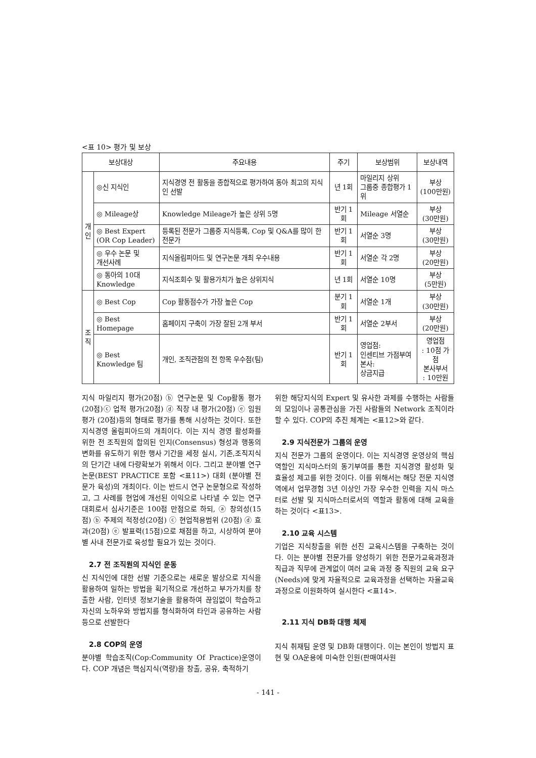<표 10> 평가 및 보상
| 보상대상 | | 주요내용 | 주기 | 보상범위 | 보상내역 |
| --- | --- | --- | --- | --- | --- |
| 개 인 | ◎신 지식인 | 지식경영 전 활동을 종합적으로 평가하여 동아 최고의 지식인 선발 | 년 1회 | 마일리지 상위 그룹중 종합평가 1위 | 부상 (100만원) |
| | ◎ Mileage상 | Knowledge Mileage가 높은 상위 5명 | 반기 1회 | Mileage 서열순 | 부상 (30만원) |
| | ◎ Best Expert (OR Cop Leader) | 등록된 전문가 그룹중 지식등록, Cop 및 Q&A를 많이 한 전문가 | 반기 1회 | 서열순 3명 | 부상 (30만원) |
| | ◎ 우수 논문 및 개선사례 | 지식올림피아드 및 연구논문 개최 우수내용 | 반기 1회 | 서열순 각 2명 | 부상 (20만원) |
| | ◎ 동아의 10대 Knowledge | 지식조회수 및 활용가치가 높은 상위지식 | 년 1회 | 서열순 10명 | 부상 (5만원) |
| 조 직 | ◎ Best Cop | Cop 활동점수가 가장 높은 Cop | 분기 1회 | 서열순 1개 | 부상 (30만원) |
| | ◎ Best Homepage | 홈페이지 구축이 가장 잘된 2개 부서 | 반기 1회 | 서열순 2부서 | 부상 (20만원) |
| | ◎ Best Knowledge 팀 | 개인, 조직관점의 전 항목 우수점(팀) | 반기 1회 | 영업점: 인센티브 가점부여 본사: 상금지급 | 영업점 : 10점 가점 본사부서 : 10만원 |
지식 마일리지 평가(20점) ⓑ 연구논문 및 Cop활동 평가 (20점)ⓒ 업적 평가(20점) ⓓ 직장 내 평가(20점) ⓔ 임원 평가 (20점)등의 형태로 평가를 통해 시상하는 것이다. 또한 지식경영 올림피아드의 개최이다. 이는 지식 경영 활성화를 위한 전 조직원의 합의된 인지(Consensus) 형성과 행동의 변화를 유도하기 위한 행사 기간을 세정 실시, 기존,조직지식의 단기간 내에 다량확보가 위해서 이다. 그리고 분야별 연구논문(BEST PRACTICE 포함 <표11>) 대회 (분야별 전문가 육성)의 개최이다. 이는 반드시 연구 논문형으로 작성하고, 그 사례를 현업에 개선된 이익으로 나타낼 수 있는 연구대회로서 심사기준은 100점 만점으로 하되, ⓐ 창의성(15점) ⓑ 주제의 적정성(20점) ⓒ 현업적용범위 (20점) ⓓ 효과(20점) ⓔ 발표력(15점)으로 채점을 하고, 시상하여 분야별 사내 전문가로 육성할 필요가 있는 것이다.
2.7 전 조직원의 지식인 운동
신 지식인에 대한 선발 기준으로는 새로운 발상으로 지식을 활용하여 일하는 방법을 획기적으로 개선하고 부가가치를 창출한 사람, 인터넷 정보기술을 활용하여 끊임없이 학습하고 자신의 노하우와 방법지를 형식화하여 타인과 공유하는 사람 등으로 선발한다
2.8 COP의 운영
분야별 학습조직(Cop:Community Of Practice)운영이다. COP 개념은 핵심지식(역량)을 창출, 공유, 축적하기
위한 해당지식의 Expert 및 유사한 과제를 수행하는 사람들의 모임이나 공통관심을 가진 사람들의 Network 조직이라 할 수 있다. COP의 추진 체계는 <표12>와 같다.
2.9 지식전문가 그룹의 운영
지식 전문가 그룹의 운영이다. 이는 지식경영 운영상의 핵심 역할인 지식마스터의 동기부여를 통한 지식경영 활성화 및 효율성 제고를 위한 것이다. 이를 위해서는 해당 전문 지식영역에서 업무경험 3년 이상인 가장 우수한 인력을 지식 마스터로 선발 및 지식마스터로서의 역할과 활동에 대해 교육을 하는 것이다 <표13>.
2.10 교육 시스템
기업은 지식창출을 위한 선진 교육시스템을 구축하는 것이다. 이는 분야별 전문가를 양성하기 위한 전문가교육과정과 직급과 직무에 관계없이 여러 교육 과정 중 직원의 교육 요구(Needs)에 맞게 자율적으로 교육과정을 선택하는 자율교육과정으로 이원화하여 실시한다 <표14>.
2.11 지식 DB화 대행 체제
지식 취재팀 운영 및 DB화 대행이다. 이는 본인이 방법지 표현 및 OA운용에 미숙한 인원(판매여사원
- 141 -